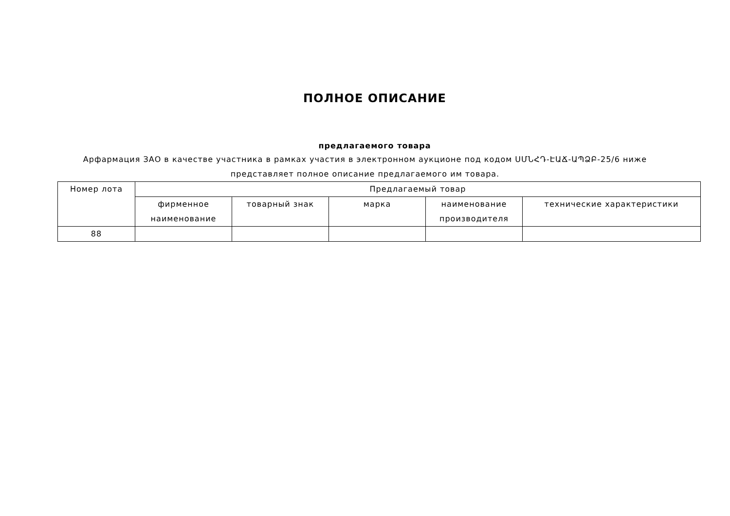ПОЛНОЕ ОПИСАНИЕ
предлагаемого товара
Арфармация ЗАО в качестве участника в рамках участия в электронном аукционе под кодом ՍՄՆՀԴ-ԷԱՃ-ԱՊՁԲ-25/6 ниже представляет полное описание предлагаемого им товара.
| Номер лота | Предлагаемый товар | | | | |
| --- | --- | --- | --- | --- | --- |
| | фирменное наименование | товарный знак | марка | наименование производителя | технические характеристики |
| 88 | | | | | |